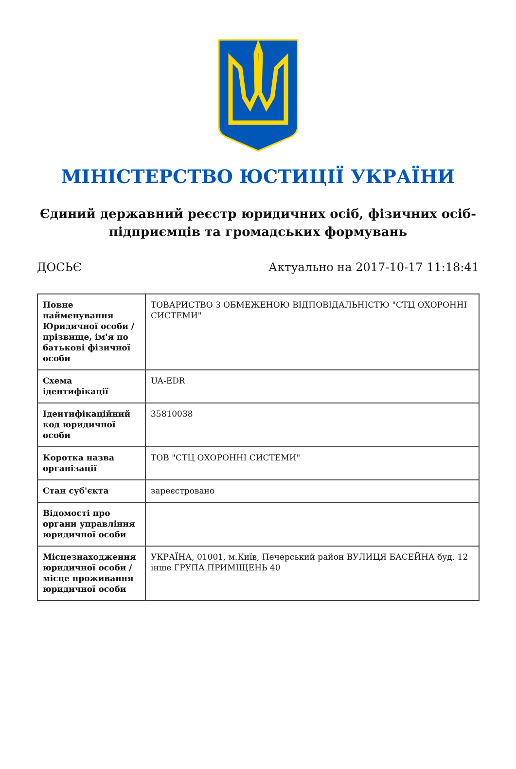МІНІСТЕРСТВО ЮСТИЦІЇ УКРАЇНИ
Єдиний державний реєстр юридичних осіб, фізичних осіб-підприємців та громадських формувань
ДОСЬЄ Актуально на 2017-10-17 11:18:41
| Повне найменування Юридичної особи / прізвище, ім'я по батькові фізичної особи | ТОВАРИСТВО З ОБМЕЖЕНОЮ ВІДПОВІДАЛЬНІСТЮ "СТЦ ОХОРОННІ СИСТЕМИ" |
| Схема ідентифікації | UA-EDR |
| Ідентифікаційний код юридичної особи | 35810038 |
| Коротка назва організації | ТОВ "СТЦ ОХОРОННІ СИСТЕМИ" |
| Стан суб'єкта | зареєстровано |
| Відомості про органи управління юридичної особи | |
| Місцезнаходження юридичної особи / місце проживання юридичної особи | УКРАЇНА, 01001, м.Київ, Печерський район ВУЛИЦЯ БАСЕЙНА буд. 12 інше ГРУПА ПРИМІЩЕНЬ 40 |